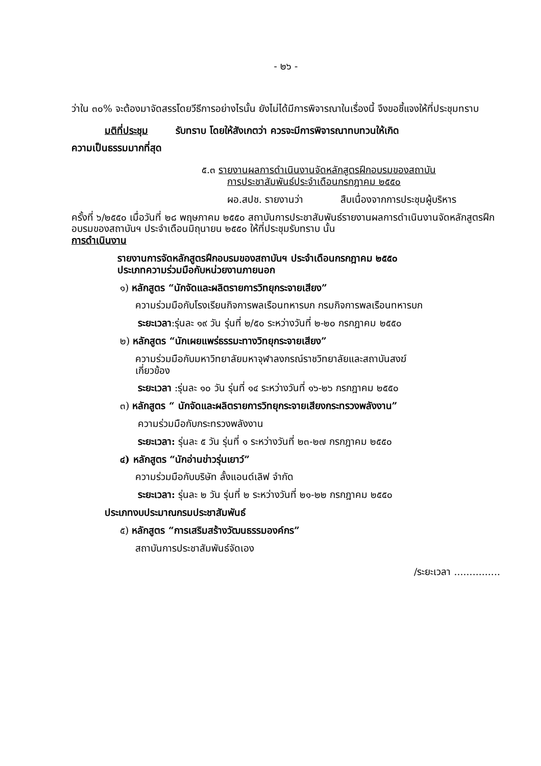- ๒๖ -
ว่าใน ๓๐% จะต้องมาจัดสรรโดยวีธีการอย่างไรนั้น ยังไม่ได้มีการพิจารณาในเรื่องนี้ จึงขอชี้แจงให้ที่ประชุมทราบ
มติที่ประชุม รับทราบ โดยให้สังเกตว่า ควรจะมีการพิจารณาทบทวนให้เกิด
ความเป็นธรรมมากที่สุด
๕.๓ รายงานผลการดำเนินงานจัดหลักสูตรฝึกอบรมของสถาบัน
การประชาสัมพันธ์ประจำเดือนกรกฎาคม ๒๕๕๐
ผอ.สปช. รายงานว่า สืบเนื่องจากการประชุมผู้บริหาร
ครั้งที่ ๖/๒๕๕๐ เมื่อวันที่ ๒๘ พฤษภาคม ๒๕๕๐ สถาบันการประชาสัมพันธ์รายงานผลการดำเนินงานจัดหลักสูตรฝึกอบรมของสถาบันฯ ประจำเดือนมิถุนายน ๒๕๕๐ ให้ที่ประชุมรับทราบ นั้น
การดำเนินงาน
รายงานการจัดหลักสูตรฝึกอบรมของสถาบันฯ ประจำเดือนกรกฎาคม ๒๕๕๐
ประเภทความร่วมมือกับหน่วยงานภายนอก
๑) หลักสูตร “นักจัดและผลิตรายการวิทยุกระจายเสียง”
ความร่วมมือกับโรงเรียนกิจการพลเรือนทหารบก กรมกิจการพลเรือนทหารบก
ระยะเวลา:รุ่นละ ๑๙ วัน รุ่นที่ ๒/๕๐ ระหว่างวันที่ ๒-๒๐ กรกฎาคม ๒๕๕๐
๒) หลักสูตร “นักเผยแพร่ธรรมะทางวิทยุกระจายเสียง”
ความร่วมมือกับมหาวิทยาลัยมหาจุฬาลงกรณ์ราชวิทยาลัยและสถาบันสงฆ์
เกี่ยวข้อง
ระยะเวลา :รุ่นละ ๑๐ วัน รุ่นที่ ๑๔ ระหว่างวันที่ ๑๖-๒๖ กรกฎาคม ๒๕๕๐
๓) หลักสูตร “ นักจัดและผลิตรายการวิทยุกระจายเสียงกระทรวงพลังงาน”
ความร่วมมือกับกระทรวงพลังงาน
ระยะเวลา: รุ่นละ ๕ วัน รุ่นที่ ๑ ระหว่างวันที่ ๒๓-๒๗ กรกฎาคม ๒๕๕๐
๔) หลักสูตร “นักอ่านข่าวรุ่นเยาว์”
ความร่วมมือกับบริษัท ลั้งแอนด์เลิฟ จำกัด
ระยะเวลา: รุ่นละ ๒ วัน รุ่นที่ ๒ ระหว่างวันที่ ๒๑-๒๒ กรกฎาคม ๒๕๕๐
ประเภทงบประมาณกรมประชาสัมพันธ์
๕) หลักสูตร “การเสริมสร้างวัฒนธรรมองค์กร”
สถาบันการประชาสัมพันธ์จัดเอง
/ระยะเวลา ...............